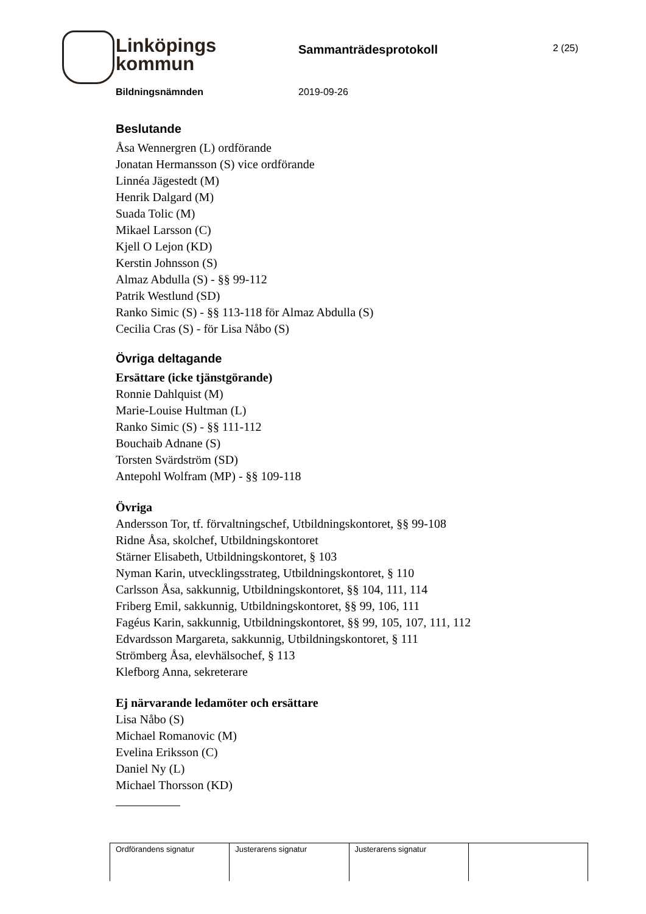Linköpings
kommun
Sammanträdesprotokoll 2 (25)
Bildningsnämnden 2019-09-26
Beslutande
Åsa Wennergren (L) ordförande
Jonatan Hermansson (S) vice ordförande
Linnéa Jägestedt (M)
Henrik Dalgard (M)
Suada Tolic (M)
Mikael Larsson (C)
Kjell O Lejon (KD)
Kerstin Johnsson (S)
Almaz Abdulla (S) - §§ 99-112
Patrik Westlund (SD)
Ranko Simic (S) - §§ 113-118 för Almaz Abdulla (S)
Cecilia Cras (S) - för Lisa Nåbo (S)
Övriga deltagande
Ersättare (icke tjänstgörande)
Ronnie Dahlquist (M)
Marie-Louise Hultman (L)
Ranko Simic (S) - §§ 111-112
Bouchaib Adnane (S)
Torsten Svärdström (SD)
Antepohl Wolfram (MP) - §§ 109-118
Övriga
Andersson Tor, tf. förvaltningschef, Utbildningskontoret, §§ 99-108
Ridne Åsa, skolchef, Utbildningskontoret
Stärner Elisabeth, Utbildningskontoret, § 103
Nyman Karin, utvecklingsstrateg, Utbildningskontoret, § 110
Carlsson Åsa, sakkunnig, Utbildningskontoret, §§ 104, 111, 114
Friberg Emil, sakkunnig, Utbildningskontoret, §§ 99, 106, 111
Fagéus Karin, sakkunnig, Utbildningskontoret, §§ 99, 105, 107, 111, 112
Edvardsson Margareta, sakkunnig, Utbildningskontoret, § 111
Strömberg Åsa, elevhälsochef, § 113
Klefborg Anna, sekreterare
Ej närvarande ledamöter och ersättare
Lisa Nåbo (S)
Michael Romanovic (M)
Evelina Eriksson (C)
Daniel Ny (L)
Michael Thorsson (KD)
| Ordförandens signatur | Justerarens signatur | Justerarens signatur | |